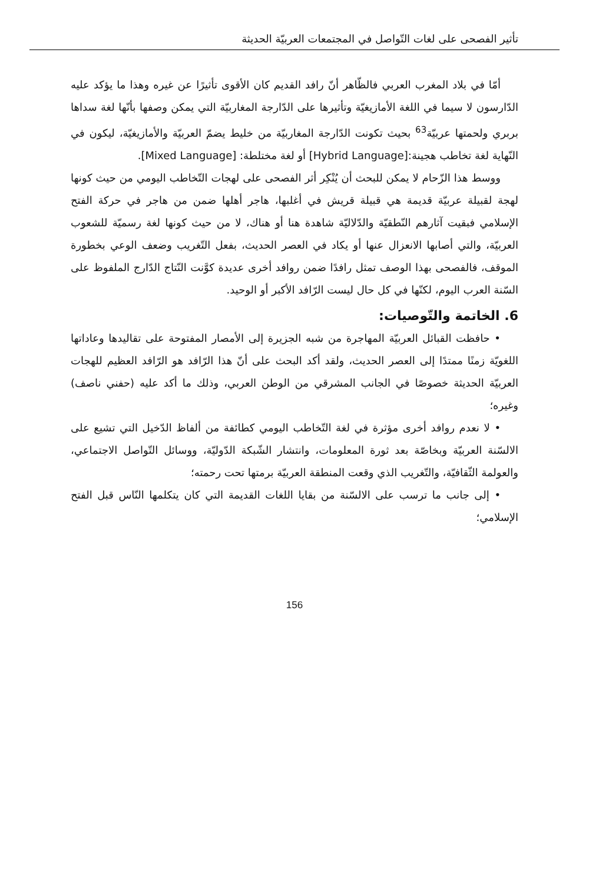تأثير الفصحى على لغات التّواصل في المجتمعات العربيّة الحديثة
أمّا في بلاد المغرب العربي فالظّاهر أنّ رافد القديم كان الأقوى تأثيرًا عن غيره وهذا ما يؤكد عليه الدّارسون لا سيما في اللغة الأمازيغيّة وتأثيرها على الدّارجة المغاربيّة التي يمكن وصفها بأنّها لغة سداها بربري ولحمتها عربيّة<sup>63</sup> بحيث تكونت الدّارجة المغاربيّة من خليط يضمّ العربيّة والأمازيغيّة، ليكون في النّهاية لغة تخاطب هجينة:[Hybrid Language] أو لغة مختلطة: [Mixed Language].
ووسط هذا الزّحام لا يمكن للبحث أن يُنْكِر أثر الفصحى على لهجات التّخاطب اليومي من حيث كونها لهجة لقبيلة عربيّة قديمة هي قبيلة قريش في أغلبها، هاجر أهلها ضمن من هاجر في حركة الفتح الإسلامي فبقيت آثارهم النّطقيّة والدّلاليّة شاهدة هنا أو هناك، لا من حيث كونها لغة رسميّة للشعوب العربيّة، والتي أصابها الانعزال عنها أو يكاد في العصر الحديث، بفعل التّغريب وضعف الوعي بخطورة الموقف، فالفصحى بهذا الوصف تمثل رافدًا ضمن روافد أخرى عديدة كوَّنت النّتاج الدّارج الملفوظ على السّنة العرب اليوم، لكنّها في كل حال ليست الرّافد الأكبر أو الوحيد.
6. الخاتمة والتّوصيات:
• حافظت القبائل العربيّة المهاجرة من شبه الجزيرة إلى الأمصار المفتوحة على تقاليدها وعاداتها اللغويّة زمنًا ممتدًا إلى العصر الحديث، ولقد أكد البحث على أنّ هذا الرّافد هو الرّافد العظيم للهجات العربيّة الحديثة خصوصًا في الجانب المشرقي من الوطن العربي، وذلك ما أكد عليه (حفني ناصف) وغيره؛
• لا نعدم روافد أخرى مؤثرة في لغة التّخاطب اليومي كطائفة من ألفاظ الدّخيل التي تشيع على الالسّنة العربيّة وبخاصّة بعد ثورة المعلومات، وانتشار الشّبكة الدّوليّة، ووسائل التّواصل الاجتماعي، والعولمة الثّقافيّة، والتّغريب الذي وقعت المنطقة العربيّة برمتها تحت رحمته؛
• إلى جانب ما ترسب على الالسّنة من بقايا اللغات القديمة التي كان يتكلمها النّاس قبل الفتح الإسلامي؛
156